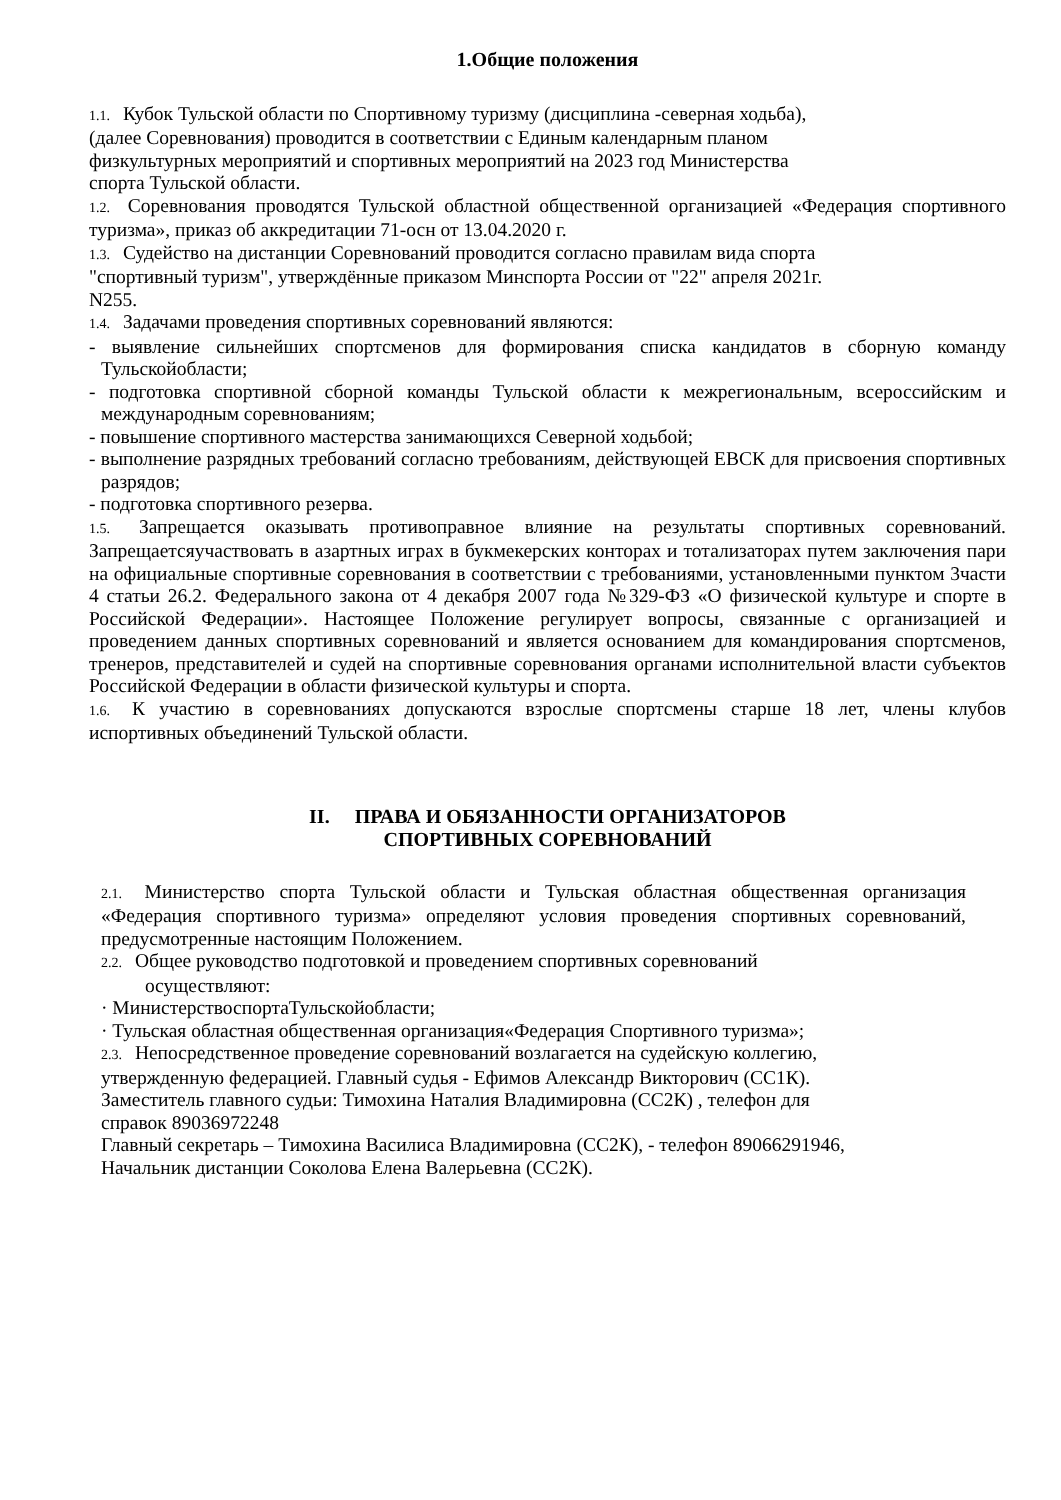1.Общие положения
1.1. Кубок Тульской области по Спортивному туризму (дисциплина -северная ходьба),
(далее Соревнования) проводится в соответствии с Единым календарным планом
физкультурных мероприятий и спортивных мероприятий на 2023 год Министерства
спорта Тульской области.
1.2. Соревнования проводятся Тульской областной общественной организацией «Федерация спортивного туризма», приказ об аккредитации 71-осн от 13.04.2020 г.
1.3. Судейство на дистанции Соревнований проводится согласно правилам вида спорта
"спортивный туризм", утверждённые приказом Минспорта России от "22" апреля 2021г.
N255.
1.4. Задачами проведения спортивных соревнований являются:
- выявление сильнейших спортсменов для формирования списка кандидатов в сборную команду Тульскойобласти;
- подготовка спортивной сборной команды Тульской области к межрегиональным, всероссийским и международным соревнованиям;
- повышение спортивного мастерства занимающихся Северной ходьбой;
- выполнение разрядных требований согласно требованиям, действующей ЕВСК для присвоения спортивных разрядов;
- подготовка спортивного резерва.
1.5. Запрещается оказывать противоправное влияние на результаты спортивных соревнований. Запрещаетсяучаствовать в азартных играх в букмекерских конторах и тотализаторах путем заключения пари на официальные спортивные соревнования в соответствии с требованиями, установленными пунктом 3части 4 статьи 26.2. Федерального закона от 4 декабря 2007 года №329-ФЗ «О физической культуре и спорте в Российской Федерации». Настоящее Положение регулирует вопросы, связанные с организацией и проведением данных спортивных соревнований и является основанием для командирования спортсменов, тренеров, представителей и судей на спортивные соревнования органами исполнительной власти субъектов Российской Федерации в области физической культуры и спорта.
1.6. К участию в соревнованиях допускаются взрослые спортсмены старше 18 лет, члены клубов испортивных объединений Тульской области.
II. ПРАВА И ОБЯЗАННОСТИ ОРГАНИЗАТОРОВ
СПОРТИВНЫХ СОРЕВНОВАНИЙ
2.1. Министерство спорта Тульской области и Тульская областная общественная организация «Федерация спортивного туризма» определяют условия проведения спортивных соревнований, предусмотренные настоящим Положением.
2.2. Общее руководство подготовкой и проведением спортивных соревнований
осуществляют:
· МинистерствоспортаТульскойобласти;
· Тульская областная общественная организация«Федерация Спортивного туризма»;
2.3. Непосредственное проведение соревнований возлагается на судейскую коллегию,
утвержденную федерацией. Главный судья - Ефимов Александр Викторович (СС1К).
Заместитель главного судьи: Тимохина Наталия Владимировна (СС2К) , телефон для
справок 89036972248
Главный секретарь – Тимохина Василиса Владимировна (СС2К), - телефон 89066291946,
Начальник дистанции Соколова Елена Валерьевна (СС2К).